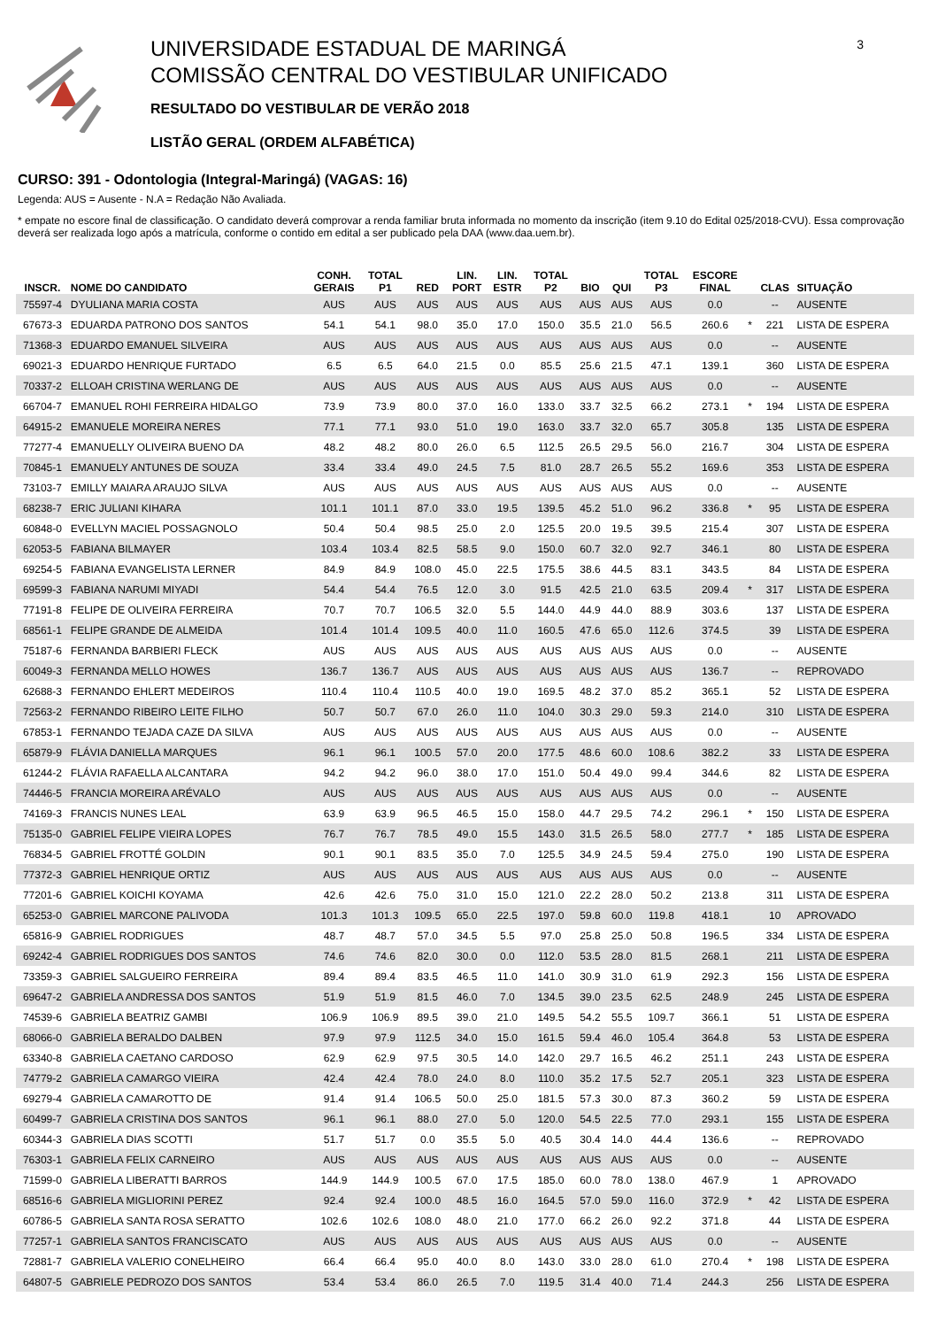UNIVERSIDADE ESTADUAL DE MARINGÁ
COMISSÃO CENTRAL DO VESTIBULAR UNIFICADO
RESULTADO DO VESTIBULAR DE VERÃO 2018
LISTÃO GERAL (ORDEM ALFABÉTICA)
3
CURSO: 391 - Odontologia (Integral-Maringá) (VAGAS: 16)
Legenda: AUS = Ausente - N.A = Redação Não Avaliada.
* empate no escore final de classificação. O candidato deverá comprovar a renda familiar bruta informada no momento da inscrição (item 9.10 do Edital 025/2018-CVU). Essa comprovação deverá ser realizada logo após a matrícula, conforme o contido em edital a ser publicado pela DAA (www.daa.uem.br).
| INSCR. | NOME DO CANDIDATO | CONH. GERAIS | TOTAL P1 | RED | LIN. PORT | LIN. ESTR | TOTAL P2 | BIO | QUI | TOTAL P3 | ESCORE FINAL | | CLAS | SITUAÇÃO |
| --- | --- | --- | --- | --- | --- | --- | --- | --- | --- | --- | --- | --- | --- | --- |
| 75597-4 | DYULIANA MARIA COSTA | AUS | AUS | AUS | AUS | AUS | AUS | AUS | AUS | AUS | 0.0 | | -- | AUSENTE |
| 67673-3 | EDUARDA PATRONO DOS SANTOS | 54.1 | 54.1 | 98.0 | 35.0 | 17.0 | 150.0 | 35.5 | 21.0 | 56.5 | 260.6 | * | 221 | LISTA DE ESPERA |
| 71368-3 | EDUARDO EMANUEL SILVEIRA | AUS | AUS | AUS | AUS | AUS | AUS | AUS | AUS | AUS | 0.0 | | -- | AUSENTE |
| 69021-3 | EDUARDO HENRIQUE FURTADO | 6.5 | 6.5 | 64.0 | 21.5 | 0.0 | 85.5 | 25.6 | 21.5 | 47.1 | 139.1 | | 360 | LISTA DE ESPERA |
| 70337-2 | ELLOAH CRISTINA WERLANG DE | AUS | AUS | AUS | AUS | AUS | AUS | AUS | AUS | AUS | 0.0 | | -- | AUSENTE |
| 66704-7 | EMANUEL ROHI FERREIRA HIDALGO | 73.9 | 73.9 | 80.0 | 37.0 | 16.0 | 133.0 | 33.7 | 32.5 | 66.2 | 273.1 | * | 194 | LISTA DE ESPERA |
| 64915-2 | EMANUELE MOREIRA NERES | 77.1 | 77.1 | 93.0 | 51.0 | 19.0 | 163.0 | 33.7 | 32.0 | 65.7 | 305.8 | | 135 | LISTA DE ESPERA |
| 77277-4 | EMANUELLY OLIVEIRA BUENO DA | 48.2 | 48.2 | 80.0 | 26.0 | 6.5 | 112.5 | 26.5 | 29.5 | 56.0 | 216.7 | | 304 | LISTA DE ESPERA |
| 70845-1 | EMANUELY ANTUNES DE SOUZA | 33.4 | 33.4 | 49.0 | 24.5 | 7.5 | 81.0 | 28.7 | 26.5 | 55.2 | 169.6 | | 353 | LISTA DE ESPERA |
| 73103-7 | EMILLY MAIARA ARAUJO SILVA | AUS | AUS | AUS | AUS | AUS | AUS | AUS | AUS | AUS | 0.0 | | -- | AUSENTE |
| 68238-7 | ERIC JULIANI KIHARA | 101.1 | 101.1 | 87.0 | 33.0 | 19.5 | 139.5 | 45.2 | 51.0 | 96.2 | 336.8 | * | 95 | LISTA DE ESPERA |
| 60848-0 | EVELLYN MACIEL POSSAGNOLO | 50.4 | 50.4 | 98.5 | 25.0 | 2.0 | 125.5 | 20.0 | 19.5 | 39.5 | 215.4 | | 307 | LISTA DE ESPERA |
| 62053-5 | FABIANA BILMAYER | 103.4 | 103.4 | 82.5 | 58.5 | 9.0 | 150.0 | 60.7 | 32.0 | 92.7 | 346.1 | | 80 | LISTA DE ESPERA |
| 69254-5 | FABIANA EVANGELISTA LERNER | 84.9 | 84.9 | 108.0 | 45.0 | 22.5 | 175.5 | 38.6 | 44.5 | 83.1 | 343.5 | | 84 | LISTA DE ESPERA |
| 69599-3 | FABIANA NARUMI MIYADI | 54.4 | 54.4 | 76.5 | 12.0 | 3.0 | 91.5 | 42.5 | 21.0 | 63.5 | 209.4 | * | 317 | LISTA DE ESPERA |
| 77191-8 | FELIPE DE OLIVEIRA FERREIRA | 70.7 | 70.7 | 106.5 | 32.0 | 5.5 | 144.0 | 44.9 | 44.0 | 88.9 | 303.6 | | 137 | LISTA DE ESPERA |
| 68561-1 | FELIPE GRANDE DE ALMEIDA | 101.4 | 101.4 | 109.5 | 40.0 | 11.0 | 160.5 | 47.6 | 65.0 | 112.6 | 374.5 | | 39 | LISTA DE ESPERA |
| 75187-6 | FERNANDA BARBIERI FLECK | AUS | AUS | AUS | AUS | AUS | AUS | AUS | AUS | AUS | 0.0 | | -- | AUSENTE |
| 60049-3 | FERNANDA MELLO HOWES | 136.7 | 136.7 | AUS | AUS | AUS | AUS | AUS | AUS | AUS | 136.7 | | -- | REPROVADO |
| 62688-3 | FERNANDO EHLERT MEDEIROS | 110.4 | 110.4 | 110.5 | 40.0 | 19.0 | 169.5 | 48.2 | 37.0 | 85.2 | 365.1 | | 52 | LISTA DE ESPERA |
| 72563-2 | FERNANDO RIBEIRO LEITE FILHO | 50.7 | 50.7 | 67.0 | 26.0 | 11.0 | 104.0 | 30.3 | 29.0 | 59.3 | 214.0 | | 310 | LISTA DE ESPERA |
| 67853-1 | FERNANDO TEJADA CAZE DA SILVA | AUS | AUS | AUS | AUS | AUS | AUS | AUS | AUS | AUS | 0.0 | | -- | AUSENTE |
| 65879-9 | FLÁVIA DANIELLA MARQUES | 96.1 | 96.1 | 100.5 | 57.0 | 20.0 | 177.5 | 48.6 | 60.0 | 108.6 | 382.2 | | 33 | LISTA DE ESPERA |
| 61244-2 | FLÁVIA RAFAELLA ALCANTARA | 94.2 | 94.2 | 96.0 | 38.0 | 17.0 | 151.0 | 50.4 | 49.0 | 99.4 | 344.6 | | 82 | LISTA DE ESPERA |
| 74446-5 | FRANCIA MOREIRA ARÉVALO | AUS | AUS | AUS | AUS | AUS | AUS | AUS | AUS | AUS | 0.0 | | -- | AUSENTE |
| 74169-3 | FRANCIS NUNES LEAL | 63.9 | 63.9 | 96.5 | 46.5 | 15.0 | 158.0 | 44.7 | 29.5 | 74.2 | 296.1 | * | 150 | LISTA DE ESPERA |
| 75135-0 | GABRIEL FELIPE VIEIRA LOPES | 76.7 | 76.7 | 78.5 | 49.0 | 15.5 | 143.0 | 31.5 | 26.5 | 58.0 | 277.7 | * | 185 | LISTA DE ESPERA |
| 76834-5 | GABRIEL FROTTÉ GOLDIN | 90.1 | 90.1 | 83.5 | 35.0 | 7.0 | 125.5 | 34.9 | 24.5 | 59.4 | 275.0 | | 190 | LISTA DE ESPERA |
| 77372-3 | GABRIEL HENRIQUE ORTIZ | AUS | AUS | AUS | AUS | AUS | AUS | AUS | AUS | AUS | 0.0 | | -- | AUSENTE |
| 77201-6 | GABRIEL KOICHI KOYAMA | 42.6 | 42.6 | 75.0 | 31.0 | 15.0 | 121.0 | 22.2 | 28.0 | 50.2 | 213.8 | | 311 | LISTA DE ESPERA |
| 65253-0 | GABRIEL MARCONE PALIVODA | 101.3 | 101.3 | 109.5 | 65.0 | 22.5 | 197.0 | 59.8 | 60.0 | 119.8 | 418.1 | | 10 | APROVADO |
| 65816-9 | GABRIEL RODRIGUES | 48.7 | 48.7 | 57.0 | 34.5 | 5.5 | 97.0 | 25.8 | 25.0 | 50.8 | 196.5 | | 334 | LISTA DE ESPERA |
| 69242-4 | GABRIEL RODRIGUES DOS SANTOS | 74.6 | 74.6 | 82.0 | 30.0 | 0.0 | 112.0 | 53.5 | 28.0 | 81.5 | 268.1 | | 211 | LISTA DE ESPERA |
| 73359-3 | GABRIEL SALGUEIRO FERREIRA | 89.4 | 89.4 | 83.5 | 46.5 | 11.0 | 141.0 | 30.9 | 31.0 | 61.9 | 292.3 | | 156 | LISTA DE ESPERA |
| 69647-2 | GABRIELA ANDRESSA DOS SANTOS | 51.9 | 51.9 | 81.5 | 46.0 | 7.0 | 134.5 | 39.0 | 23.5 | 62.5 | 248.9 | | 245 | LISTA DE ESPERA |
| 74539-6 | GABRIELA BEATRIZ GAMBI | 106.9 | 106.9 | 89.5 | 39.0 | 21.0 | 149.5 | 54.2 | 55.5 | 109.7 | 366.1 | | 51 | LISTA DE ESPERA |
| 68066-0 | GABRIELA BERALDO DALBEN | 97.9 | 97.9 | 112.5 | 34.0 | 15.0 | 161.5 | 59.4 | 46.0 | 105.4 | 364.8 | | 53 | LISTA DE ESPERA |
| 63340-8 | GABRIELA CAETANO CARDOSO | 62.9 | 62.9 | 97.5 | 30.5 | 14.0 | 142.0 | 29.7 | 16.5 | 46.2 | 251.1 | | 243 | LISTA DE ESPERA |
| 74779-2 | GABRIELA CAMARGO VIEIRA | 42.4 | 42.4 | 78.0 | 24.0 | 8.0 | 110.0 | 35.2 | 17.5 | 52.7 | 205.1 | | 323 | LISTA DE ESPERA |
| 69279-4 | GABRIELA CAMAROTTO DE | 91.4 | 91.4 | 106.5 | 50.0 | 25.0 | 181.5 | 57.3 | 30.0 | 87.3 | 360.2 | | 59 | LISTA DE ESPERA |
| 60499-7 | GABRIELA CRISTINA DOS SANTOS | 96.1 | 96.1 | 88.0 | 27.0 | 5.0 | 120.0 | 54.5 | 22.5 | 77.0 | 293.1 | | 155 | LISTA DE ESPERA |
| 60344-3 | GABRIELA DIAS SCOTTI | 51.7 | 51.7 | 0.0 | 35.5 | 5.0 | 40.5 | 30.4 | 14.0 | 44.4 | 136.6 | | -- | REPROVADO |
| 76303-1 | GABRIELA FELIX CARNEIRO | AUS | AUS | AUS | AUS | AUS | AUS | AUS | AUS | AUS | 0.0 | | -- | AUSENTE |
| 71599-0 | GABRIELA LIBERATTI BARROS | 144.9 | 144.9 | 100.5 | 67.0 | 17.5 | 185.0 | 60.0 | 78.0 | 138.0 | 467.9 | | 1 | APROVADO |
| 68516-6 | GABRIELA MIGLIORINI PEREZ | 92.4 | 92.4 | 100.0 | 48.5 | 16.0 | 164.5 | 57.0 | 59.0 | 116.0 | 372.9 | * | 42 | LISTA DE ESPERA |
| 60786-5 | GABRIELA SANTA ROSA SERATTO | 102.6 | 102.6 | 108.0 | 48.0 | 21.0 | 177.0 | 66.2 | 26.0 | 92.2 | 371.8 | | 44 | LISTA DE ESPERA |
| 77257-1 | GABRIELA SANTOS FRANCISCATO | AUS | AUS | AUS | AUS | AUS | AUS | AUS | AUS | AUS | 0.0 | | -- | AUSENTE |
| 72881-7 | GABRIELA VALERIO CONELHEIRO | 66.4 | 66.4 | 95.0 | 40.0 | 8.0 | 143.0 | 33.0 | 28.0 | 61.0 | 270.4 | * | 198 | LISTA DE ESPERA |
| 64807-5 | GABRIELE PEDROZO DOS SANTOS | 53.4 | 53.4 | 86.0 | 26.5 | 7.0 | 119.5 | 31.4 | 40.0 | 71.4 | 244.3 | | 256 | LISTA DE ESPERA |